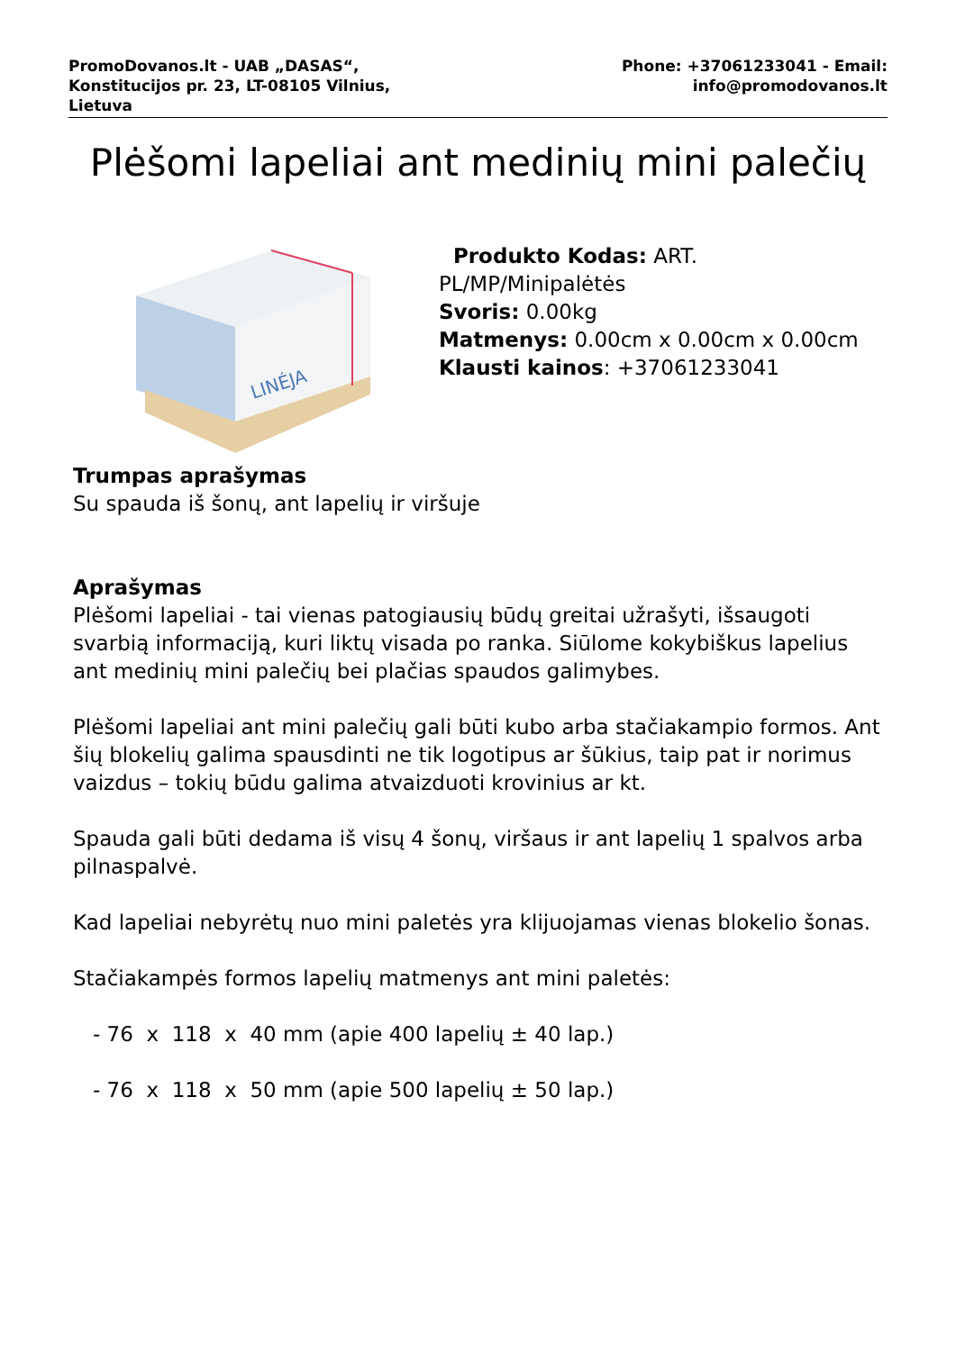PromoDovanos.lt - UAB „DASAS“,
Konstitucijos pr. 23, LT-08105 Vilnius,
Lietuva
Phone: +37061233041 - Email:
info@promodovanos.lt
Plėšomi lapeliai ant medinių mini palečių
LINÉJA
Produkto Kodas: ART. PL/MP/Minipalėtės
Svoris: 0.00kg
Matmenys: 0.00cm x 0.00cm x 0.00cm
Klausti kainos: +37061233041
Trumpas aprašymas
Su spauda iš šonų, ant lapelių ir viršuje
Aprašymas
Plėšomi lapeliai - tai vienas patogiausių būdų greitai užrašyti, išsaugoti svarbią informaciją, kuri liktų visada po ranka. Siūlome kokybiškus lapelius ant medinių mini palečių bei plačias spaudos galimybes.
Plėšomi lapeliai ant mini palečių gali būti kubo arba stačiakampio formos. Ant šių blokelių galima spausdinti ne tik logotipus ar šūkius, taip pat ir norimus vaizdus – tokių būdu galima atvaizduoti krovinius ar kt.
Spauda gali būti dedama iš visų 4 šonų, viršaus ir ant lapelių 1 spalvos arba pilnaspalvė.
Kad lapeliai nebyrėtų nuo mini paletės yra klijuojamas vienas blokelio šonas.
Stačiakampės formos lapelių matmenys ant mini paletės:
- 76 x 118 x 40 mm (apie 400 lapelių ± 40 lap.)
- 76 x 118 x 50 mm (apie 500 lapelių ± 50 lap.)